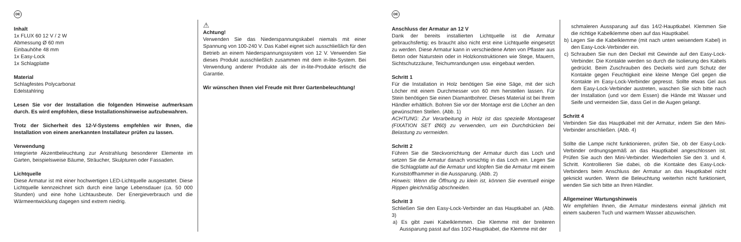DE
Inhalt
1x FLUX 60 12 V / 2 W
Abmessung Ø 60 mm
Einbauhöhe 48 mm
1x Easy-Lock
1x Schlagplatte
Material
Schlagfestes Polycarbonat
Edelstahlring
Lesen Sie vor der Installation die folgenden Hinweise aufmerksam durch. Es wird empfohlen, diese Installationshinweise aufzubewahren.
Trotz der Sicherheit des 12-V-Systems empfehlen wir Ihnen, die Installation von einem anerkannten Installateur prüfen zu lassen.
Verwendung
Integrierte Akzentbeleuchtung zur Anstrahlung besonderer Elemente im Garten, beispielsweise Bäume, Sträucher, Skulpturen oder Fassaden.
Lichtquelle
Diese Armatur ist mit einer hochwertigen LED-Lichtquelle ausgestattet. Diese Lichtquelle kennzeichnet sich durch eine lange Lebensdauer (ca. 50 000 Stunden) und eine hohe Lichtausbeute. Der Energieverbrauch und die Wärmeentwicklung dagegen sind extrem niedrig.
⚠
Achtung!
Verwenden Sie das Niederspannungskabel niemals mit einer Spannung von 100-240 V. Das Kabel eignet sich ausschließlich für den Betrieb an einem Niederspannungssystem von 12 V. Verwenden Sie dieses Produkt ausschließlich zusammen mit dem in-lite-System. Bei Verwendung anderer Produkte als der in-lite-Produkte erlischt die Garantie.
Wir wünschen Ihnen viel Freude mit Ihrer Gartenbeleuchtung!
DE
Anschluss der Armatur an 12 V
Dank der bereits installierten Lichtquelle ist die Armatur gebrauchsfertig; es braucht also nicht erst eine Lichtquelle eingesetzt zu werden. Diese Armatur kann in verschiedene Arten von Pflaster aus Beton oder Naturstein oder in Holzkonstruktionen wie Stege, Mauern, Sichtschutzzäune, Teichumrandungen usw. eingebaut werden.
Schritt 1
Für die Installation in Holz benötigen Sie eine Säge, mit der sich Löcher mit einem Durchmesser von 60 mm herstellen lassen. Für Stein benötigen Sie einen Diamantbohrer. Dieses Material ist bei Ihrem Händler erhältlich. Bohren Sie vor der Montage erst die Löcher an den gewünschten Stellen. (Abb. 1)
ACHTUNG: Zur Verarbeitung in Holz ist das spezielle Montageset (FIXATION SET Ø60) zu verwenden, um ein Durchdrücken bei Belastung zu vermeiden.
Schritt 2
Führen Sie die Steckvorrichtung der Armatur durch das Loch und setzen Sie die Armatur danach vorsichtig in das Loch ein. Legen Sie die Schlagplatte auf die Armatur und klopfen Sie die Armatur mit einem Kunststoffhammer in die Aussparung. (Abb. 2)
Hinweis: Wenn die Öffnung zu klein ist, können Sie eventuell einige Rippen gleichmäßig abschneiden.
Schritt 3
Schließen Sie den Easy-Lock-Verbinder an das Hauptkabel an. (Abb. 3)
a) Es gibt zwei Kabelklemmen. Die Klemme mit der breiteren Aussparung passt auf das 10/2-Hauptkabel, die Klemme mit der
schmaleren Aussparung auf das 14/2-Hauptkabel. Klemmen Sie die richtige Kabelklemme oben auf das Hauptkabel.
b) Legen Sie die Kabelklemme (mit nach unten weisendem Kabel) in den Easy-Lock-Verbinder ein.
c) Schrauben Sie nun den Deckel mit Gewinde auf den Easy-Lock-Verbinder. Die Kontakte werden so durch die Isolierung des Kabels gedrückt. Beim Zuschrauben des Deckels wird zum Schutz der Kontakte gegen Feuchtigkeit eine kleine Menge Gel gegen die Kontakte im Easy-Lock-Verbinder gepresst. Sollte etwas Gel aus dem Easy-Lock-Verbinder austreten, waschen Sie sich bitte nach der Installation (und vor dem Essen) die Hände mit Wasser und Seife und vermeiden Sie, dass Gel in die Augen gelangt.
Schritt 4
Verbinden Sie das Hauptkabel mit der Armatur, indem Sie den Mini-Verbinder anschließen. (Abb. 4)
Sollte die Lampe nicht funktionieren, prüfen Sie, ob der Easy-Lock-Verbinder ordnungsgemäß an das Hauptkabel angeschlossen ist. Prüfen Sie auch den Mini-Verbinder. Wiederholen Sie den 3. und 4. Schritt. Kontrollieren Sie dabei, ob die Kontakte des Easy-Lock-Verbinders beim Anschluss der Armatur an das Hauptkabel nicht geknickt wurden. Wenn die Beleuchtung weiterhin nicht funktioniert, wenden Sie sich bitte an Ihren Händler.
Allgemeiner Wartungshinweis
Wir empfehlen Ihnen, die Armatur mindestens einmal jährlich mit einem sauberen Tuch und warmem Wasser abzuwischen.